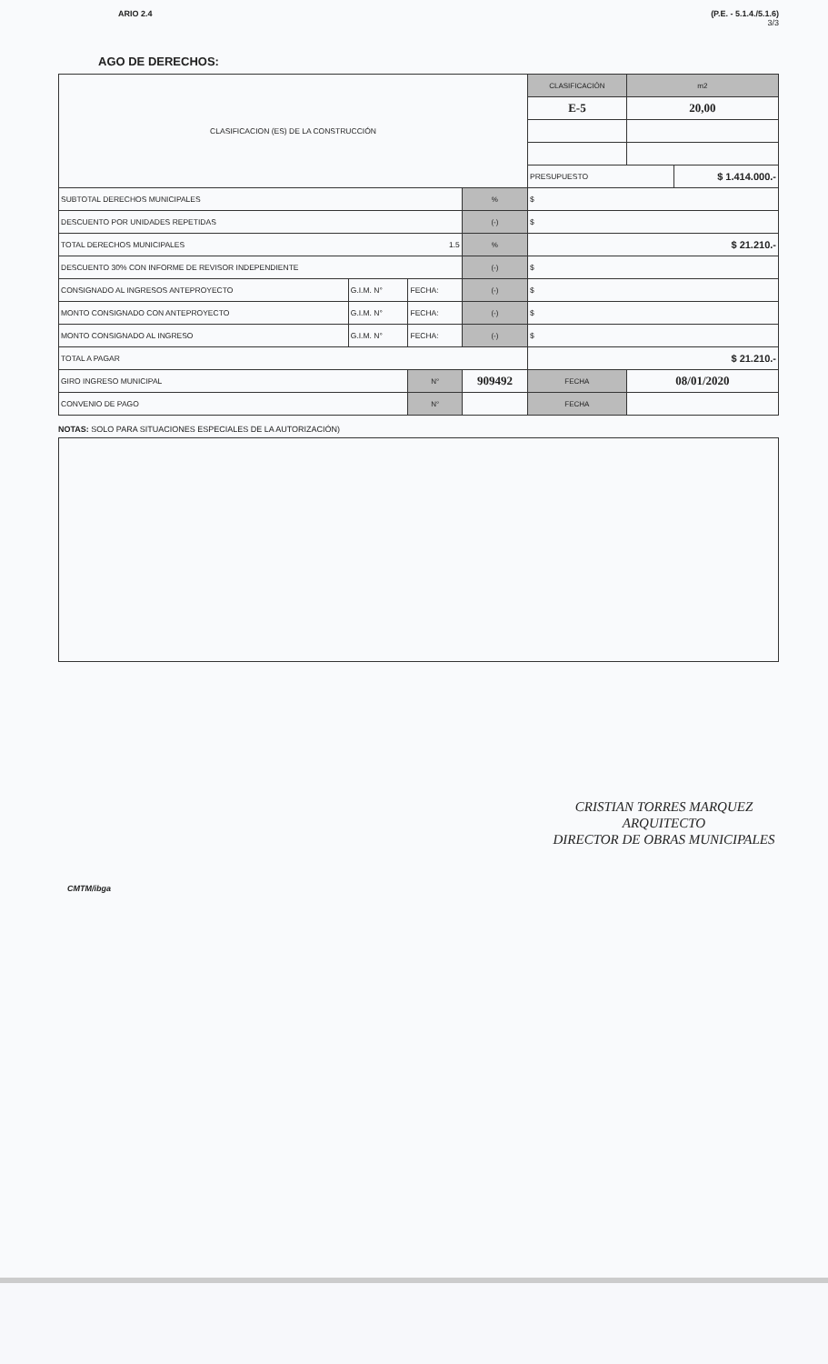ARIO 2.4 (P.E. - 5.1.4./5.1.6)
3/3
AGO DE DERECHOS:
| CLASIFICACION (ES) DE LA CONSTRUCCIÓN | | | | CLASIFICACIÓN | | m2 | |
| | | | | E-5 | | 20,00 | |
| | | | | PRESUPUESTO | | | $ 1.414.000.- |
| SUBTOTAL DERECHOS MUNICIPALES | | | % | $ | | | |
| DESCUENTO POR UNIDADES REPETIDAS | | | (-) | $ | | | |
| TOTAL DERECHOS MUNICIPALES 1.5 | | | % | $ 21.210.- | | | |
| DESCUENTO 30% CON INFORME DE REVISOR INDEPENDIENTE | | | (-) | $ | | | |
| CONSIGNADO AL INGRESOS ANTEPROYECTO | G.I.M. N° | FECHA: | (-) | $ | | | |
| MONTO CONSIGNADO CON ANTEPROYECTO | G.I.M. N° | FECHA: | (-) | $ | | | |
| MONTO CONSIGNADO AL INGRESO | G.I.M. N° | FECHA: | (-) | $ | | | |
| TOTAL A PAGAR | | | | $ 21.210.- | | | |
| GIRO INGRESO MUNICIPAL | | N° | 909492 | | FECHA | 08/01/2020 | |
| CONVENIO DE PAGO | | N° | | | FECHA | | |
NOTAS: SOLO PARA SITUACIONES ESPECIALES DE LA AUTORIZACIÓN)
CRISTIAN TORRES MARQUEZ
ARQUITECTO
DIRECTOR DE OBRAS MUNICIPALES
CMTM/ibga